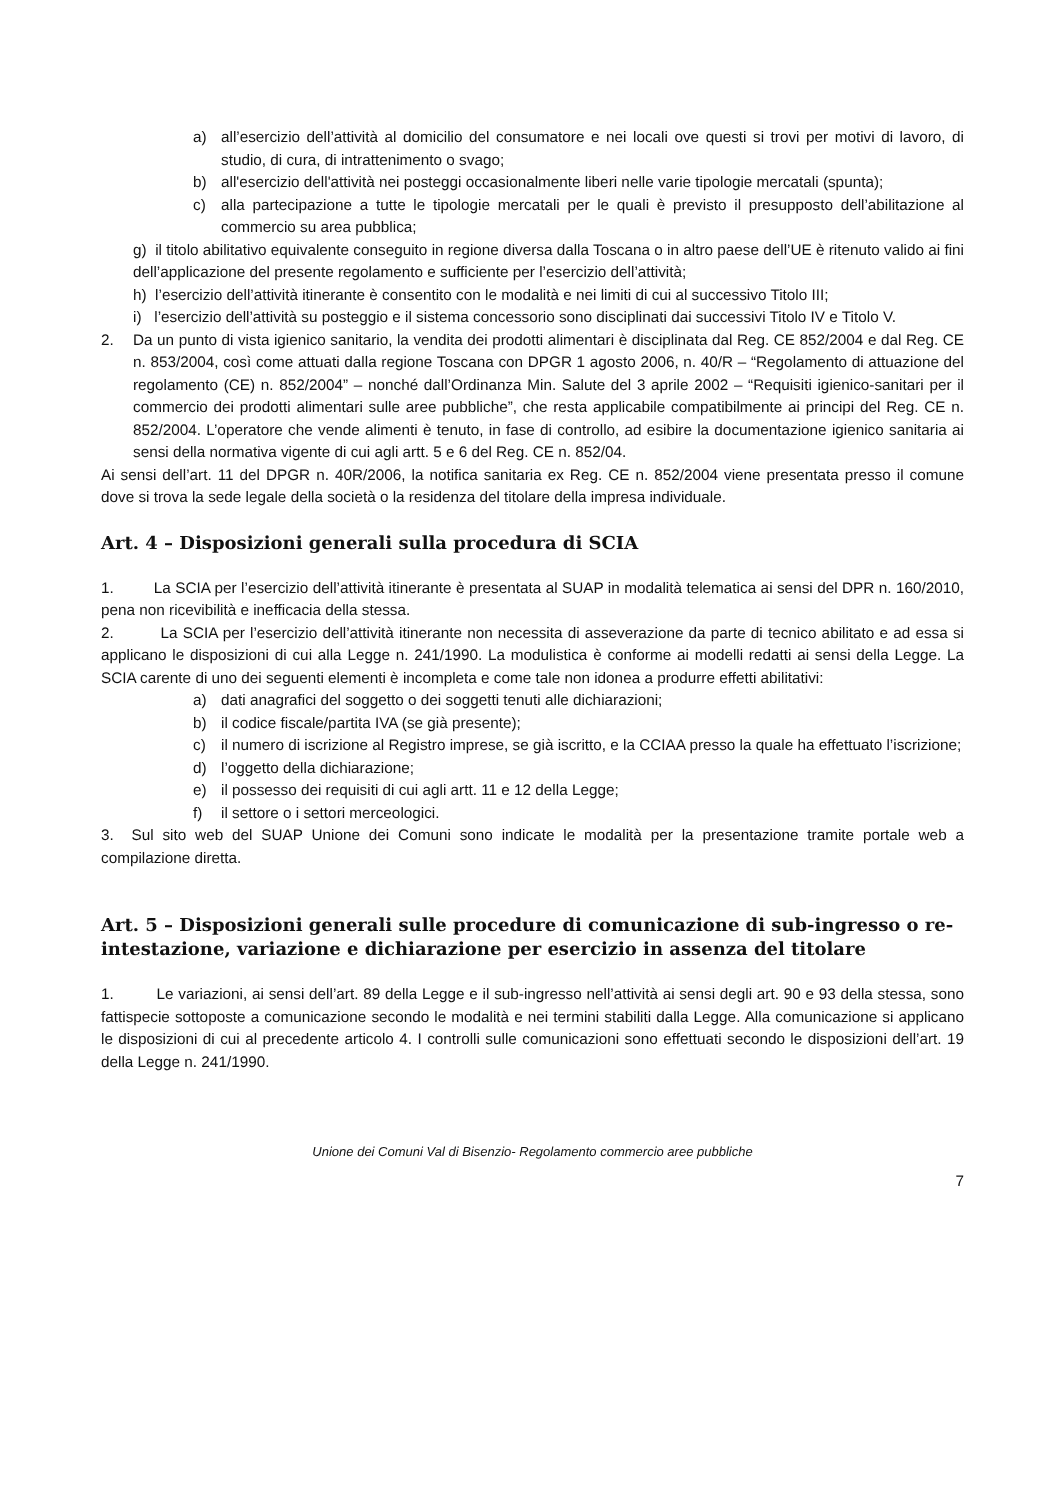a) all’esercizio dell’attività al domicilio del consumatore e nei locali ove questi si trovi per motivi di lavoro, di studio, di cura, di intrattenimento o svago;
b) all'esercizio dell'attività nei posteggi occasionalmente liberi nelle varie tipologie mercatali (spunta);
c) alla partecipazione a tutte le tipologie mercatali per le quali è previsto il presupposto dell’abilitazione al commercio su area pubblica;
g) il titolo abilitativo equivalente conseguito in regione diversa dalla Toscana o in altro paese dell’UE è ritenuto valido ai fini dell’applicazione del presente regolamento e sufficiente per l’esercizio dell’attività;
h) l’esercizio dell’attività itinerante è consentito con le modalità e nei limiti di cui al successivo Titolo III;
i) l’esercizio dell’attività su posteggio e il sistema concessorio sono disciplinati dai successivi Titolo IV e Titolo V.
2. Da un punto di vista igienico sanitario, la vendita dei prodotti alimentari è disciplinata dal Reg. CE 852/2004 e dal Reg. CE n. 853/2004, così come attuati dalla regione Toscana con DPGR 1 agosto 2006, n. 40/R – “Regolamento di attuazione del regolamento (CE) n. 852/2004” – nonché dall’Ordinanza Min. Salute del 3 aprile 2002 – “Requisiti igienico-sanitari per il commercio dei prodotti alimentari sulle aree pubbliche”, che resta applicabile compatibilmente ai principi del Reg. CE n. 852/2004. L’operatore che vende alimenti è tenuto, in fase di controllo, ad esibire la documentazione igienico sanitaria ai sensi della normativa vigente di cui agli artt. 5 e 6 del Reg. CE n. 852/04.
Ai sensi dell’art. 11 del DPGR n. 40R/2006, la notifica sanitaria ex Reg. CE n. 852/2004 viene presentata presso il comune dove si trova la sede legale della società o la residenza del titolare della impresa individuale.
Art. 4 – Disposizioni generali sulla procedura di SCIA
1. La SCIA per l’esercizio dell’attività itinerante è presentata al SUAP in modalità telematica ai sensi del DPR n. 160/2010, pena non ricevibilità e inefficacia della stessa.
2. La SCIA per l’esercizio dell’attività itinerante non necessita di asseverazione da parte di tecnico abilitato e ad essa si applicano le disposizioni di cui alla Legge n. 241/1990. La modulistica è conforme ai modelli redatti ai sensi della Legge. La SCIA carente di uno dei seguenti elementi è incompleta e come tale non idonea a produrre effetti abilitativi:
a) dati anagrafici del soggetto o dei soggetti tenuti alle dichiarazioni;
b) il codice fiscale/partita IVA (se già presente);
c) il numero di iscrizione al Registro imprese, se già iscritto, e la CCIAA presso la quale ha effettuato l’iscrizione;
d) l’oggetto della dichiarazione;
e) il possesso dei requisiti di cui agli artt. 11 e 12 della Legge;
f) il settore o i settori merceologici.
3. Sul sito web del SUAP Unione dei Comuni sono indicate le modalità per la presentazione tramite portale web a compilazione diretta.
Art. 5 – Disposizioni generali sulle procedure di comunicazione di sub-ingresso o re-intestazione, variazione e dichiarazione per esercizio in assenza del titolare
1. Le variazioni, ai sensi dell’art. 89 della Legge e il sub-ingresso nell’attività ai sensi degli art. 90 e 93 della stessa, sono fattispecie sottoposte a comunicazione secondo le modalità e nei termini stabiliti dalla Legge. Alla comunicazione si applicano le disposizioni di cui al precedente articolo 4. I controlli sulle comunicazioni sono effettuati secondo le disposizioni dell’art. 19 della Legge n. 241/1990.
Unione dei Comuni Val di Bisenzio- Regolamento commercio aree pubbliche
7